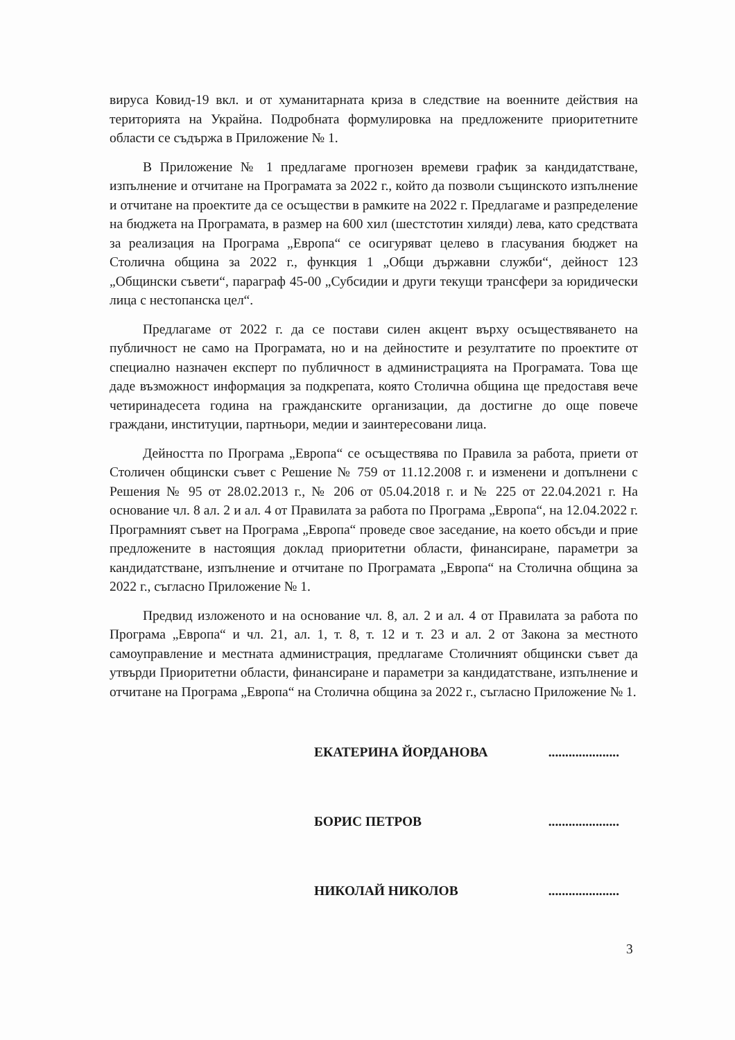вируса Ковид-19 вкл. и от хуманитарната криза в следствие на военните действия на територията на Украйна. Подробната формулировка на предложените приоритетните области се съдържа в Приложение № 1.
В Приложение № 1 предлагаме прогнозен времеви график за кандидатстване, изпълнение и отчитане на Програмата за 2022 г., който да позволи същинското изпълнение и отчитане на проектите да се осъществи в рамките на 2022 г. Предлагаме и разпределение на бюджета на Програмата, в размер на 600 хил (шестстотин хиляди) лева, като средствата за реализация на Програма „Европа“ се осигуряват целево в гласувания бюджет на Столична община за 2022 г., функция 1 „Общи държавни служби“, дейност 123 „Общински съвети“, параграф 45-00 „Субсидии и други текущи трансфери за юридически лица с нестопанска цел“.
Предлагаме от 2022 г. да се постави силен акцент върху осъществяването на публичност не само на Програмата, но и на дейностите и резултатите по проектите от специално назначен експерт по публичност в администрацията на Програмата. Това ще даде възможност информация за подкрепата, която Столична община ще предоставя вече четиринадесета година на гражданските организации, да достигне до още повече граждани, институции, партньори, медии и заинтересовани лица.
Дейността по Програма „Европа“ се осъществява по Правила за работа, приети от Столичен общински съвет с Решение № 759 от 11.12.2008 г. и изменени и допълнени с Решения № 95 от 28.02.2013 г., № 206 от 05.04.2018 г. и № 225 от 22.04.2021 г. На основание чл. 8 ал. 2 и ал. 4 от Правилата за работа по Програма „Европа“, на 12.04.2022 г. Програмният съвет на Програма „Европа“ проведе свое заседание, на което обсъди и прие предложените в настоящия доклад приоритетни области, финансиране, параметри за кандидатстване, изпълнение и отчитане по Програмата „Европа“ на Столична община за 2022 г., съгласно Приложение № 1.
Предвид изложеното и на основание чл. 8, ал. 2 и ал. 4 от Правилата за работа по Програма „Европа“ и чл. 21, ал. 1, т. 8, т. 12 и т. 23 и ал. 2 от Закона за местното самоуправление и местната администрация, предлагаме Столичният общински съвет да утвърди Приоритетни области, финансиране и параметри за кандидатстване, изпълнение и отчитане на Програма „Европа“ на Столична община за 2022 г., съгласно Приложение № 1.
ЕКАТЕРИНА ЙОРДАНОВА.....................
БОРИС ПЕТРОВ.....................
НИКОЛАЙ НИКОЛОВ.....................
3